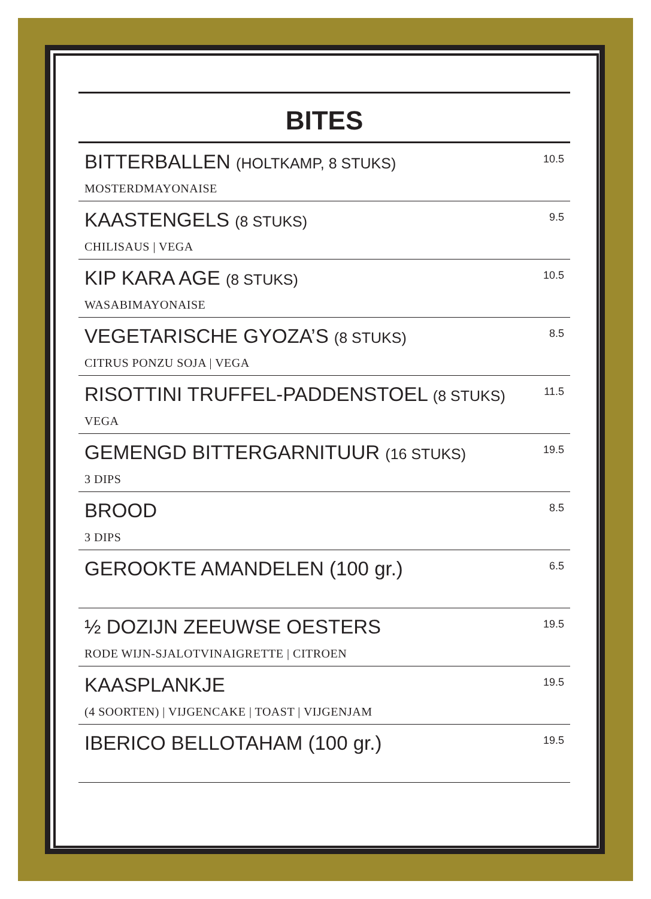BITES
BITTERBALLEN (HOLTKAMP, 8 STUKS)
MOSTERDMAYONAISE
10.5
KAASTENGELS (8 STUKS)
CHILISAUS | VEGA
9.5
KIP KARA AGE (8 STUKS)
WASABIMAYONAISE
10.5
VEGETARISCHE GYOZA’S (8 STUKS)
CITRUS PONZU SOJA | VEGA
8.5
RISOTTINI TRUFFEL-PADDENSTOEL (8 STUKS)
VEGA
11.5
GEMENGD BITTERGARNITUUR (16 STUKS)
3 DIPS
19.5
BROOD
3 DIPS
8.5
GEROOKTE AMANDELEN (100 gr.)
6.5
½ DOZIJN ZEEUWSE OESTERS
RODE WIJN-SJALOTVINAIGRETTE | CITROEN
19.5
KAASPLANKJE
(4 SOORTEN) | VIJGENCAKE | TOAST | VIJGENJAM
19.5
IBERICO BELLOTAHAM (100 gr.)
19.5